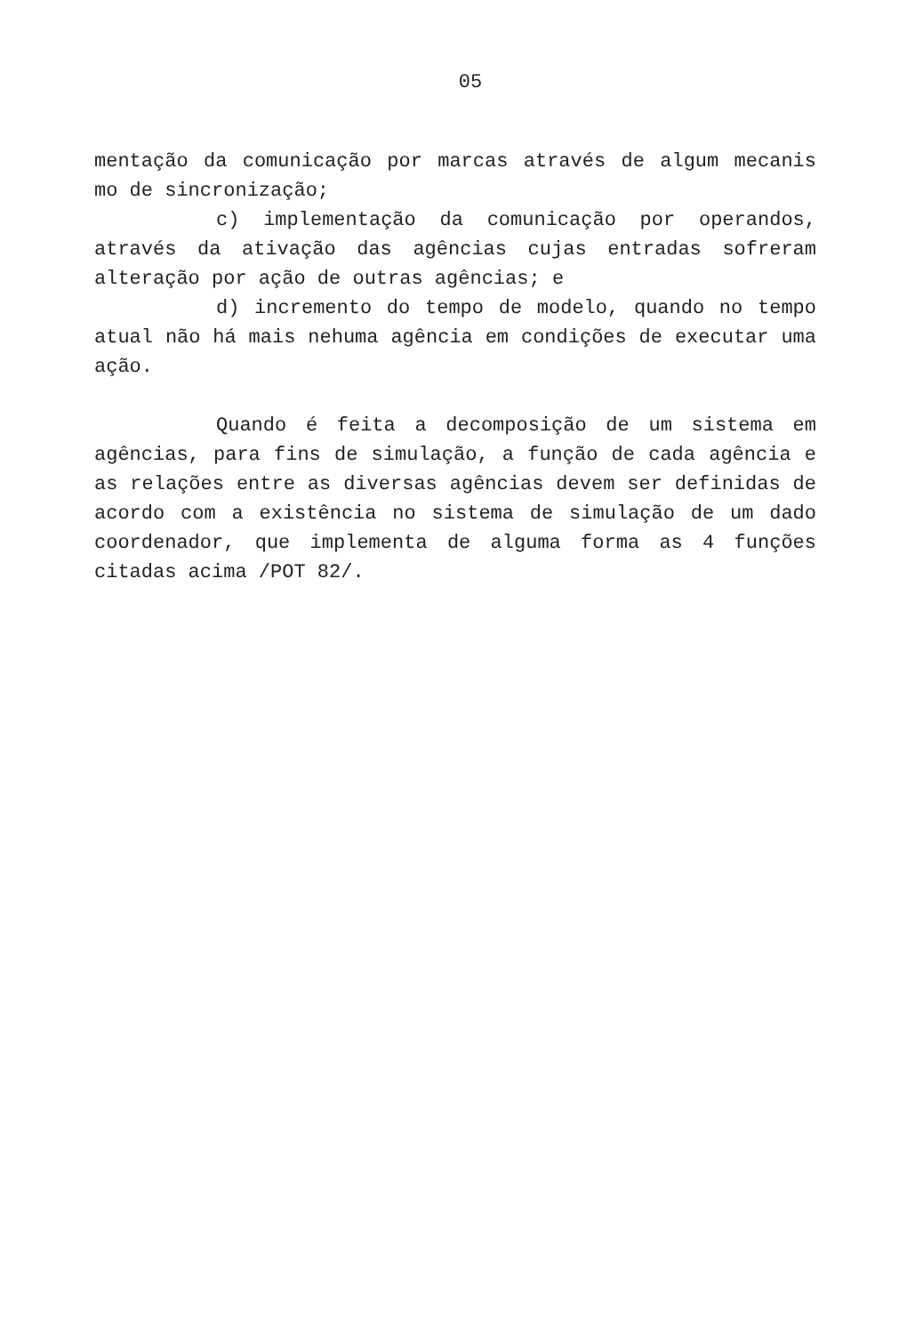05
mentação da comunicação por marcas através de algum mecanis mo de sincronização;
c) implementação da comunicação por operandos, através da ativação das agências cujas entradas sofreram alteração por ação de outras agências; e
d) incremento do tempo de modelo, quando no tempo atual não há mais nehuma agência em condições de executar uma ação.
Quando é feita a decomposição de um sistema em agências, para fins de simulação, a função de cada agência e as relações entre as diversas agências devem ser definidas de acordo com a existência no sistema de simulação de um dado coordenador, que implementa de alguma forma as 4 funções citadas acima /POT 82/.